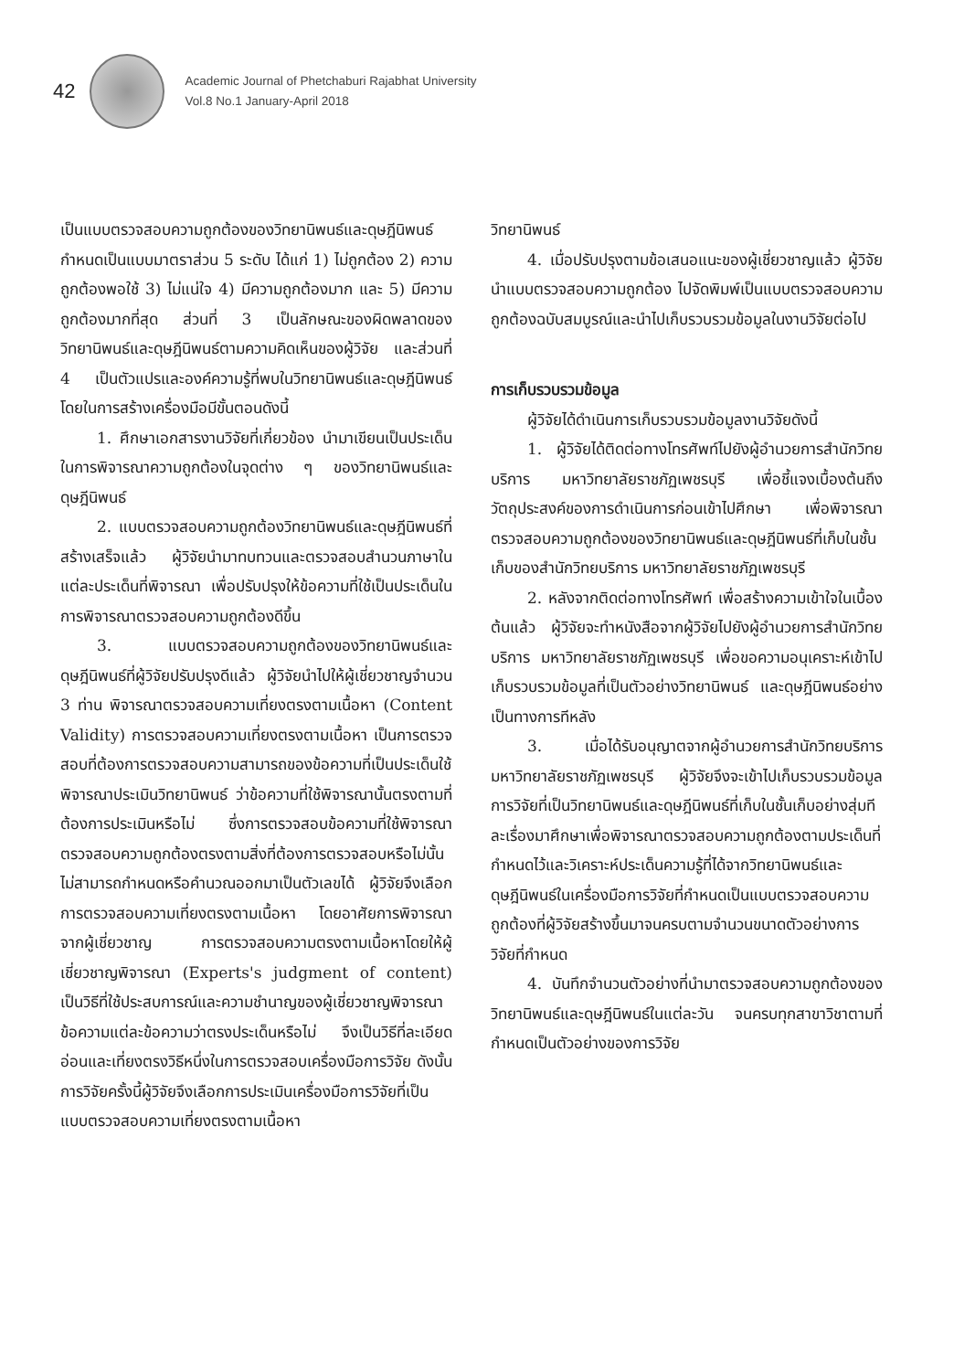42
Academic Journal of Phetchaburi Rajabhat University
Vol.8 No.1 January-April 2018
เป็นแบบตรวจสอบความถูกต้องของวิทยานิพนธ์และดุษฎีนิพนธ์ กำหนดเป็นแบบมาตราส่วน 5 ระดับ ได้แก่ 1) ไม่ถูกต้อง 2) ความถูกต้องพอใช้ 3) ไม่แน่ใจ 4) มีความถูกต้องมาก และ 5) มีความถูกต้องมากที่สุด ส่วนที่ 3 เป็นลักษณะของผิดพลาดของวิทยานิพนธ์และดุษฎีนิพนธ์ตามความคิดเห็นของผู้วิจัย และส่วนที่ 4 เป็นตัวแปรและองค์ความรู้ที่พบในวิทยานิพนธ์และดุษฎีนิพนธ์ โดยในการสร้างเครื่องมือมีขั้นตอนดังนี้
1. ศึกษาเอกสารงานวิจัยที่เกี่ยวข้อง นำมาเขียนเป็นประเด็นในการพิจารณาความถูกต้องในจุดต่าง ๆ ของวิทยานิพนธ์และดุษฎีนิพนธ์
2. แบบตรวจสอบความถูกต้องวิทยานิพนธ์และดุษฎีนิพนธ์ที่สร้างเสร็จแล้ว ผู้วิจัยนำมาทบทวนและตรวจสอบสำนวนภาษาในแต่ละประเด็นที่พิจารณา เพื่อปรับปรุงให้ข้อความที่ใช้เป็นประเด็นในการพิจารณาตรวจสอบความถูกต้องดีขึ้น
3. แบบตรวจสอบความถูกต้องของวิทยานิพนธ์และดุษฎีนิพนธ์ที่ผู้วิจัยปรับปรุงดีแล้ว ผู้วิจัยนำไปให้ผู้เชี่ยวชาญจำนวน 3 ท่าน พิจารณาตรวจสอบความเที่ยงตรงตามเนื้อหา (Content Validity) การตรวจสอบความเที่ยงตรงตามเนื้อหา เป็นการตรวจสอบที่ต้องการตรวจสอบความสามารถของข้อความที่เป็นประเด็นใช้พิจารณาประเมินวิทยานิพนธ์ ว่าข้อความที่ใช้พิจารณานั้นตรงตามที่ต้องการประเมินหรือไม่ ซึ่งการตรวจสอบข้อความที่ใช้พิจารณาตรวจสอบความถูกต้องตรงตามสิ่งที่ต้องการตรวจสอบหรือไม่นั้น ไม่สามารถกำหนดหรือคำนวณออกมาเป็นตัวเลขได้ ผู้วิจัยจึงเลือก การตรวจสอบความเที่ยงตรงตามเนื้อหา โดยอาศัยการพิจารณาจากผู้เชี่ยวชาญ การตรวจสอบความตรงตามเนื้อหาโดยให้ผู้เชี่ยวชาญพิจารณา (Experts's judgment of content) เป็นวิธีที่ใช้ประสบการณ์และความชำนาญของผู้เชี่ยวชาญพิจารณาข้อความแต่ละข้อความว่าตรงประเด็นหรือไม่ จึงเป็นวิธีที่ละเอียดอ่อนและเที่ยงตรงวิธีหนึ่งในการตรวจสอบเครื่องมือการวิจัย ดังนั้นการวิจัยครั้งนี้ผู้วิจัยจึงเลือกการประเมินเครื่องมือการวิจัยที่เป็นแบบตรวจสอบความเที่ยงตรงตามเนื้อหา
วิทยานิพนธ์
4. เมื่อปรับปรุงตามข้อเสนอแนะของผู้เชี่ยวชาญแล้ว ผู้วิจัยนำแบบตรวจสอบความถูกต้อง ไปจัดพิมพ์เป็นแบบตรวจสอบความถูกต้องฉบับสมบูรณ์และนำไปเก็บรวบรวมข้อมูลในงานวิจัยต่อไป
การเก็บรวบรวมข้อมูล
ผู้วิจัยได้ดำเนินการเก็บรวบรวมข้อมูลงานวิจัยดังนี้
1. ผู้วิจัยได้ติดต่อทางโทรศัพท์ไปยังผู้อำนวยการสำนักวิทยบริการ มหาวิทยาลัยราชภัฏเพชรบุรี เพื่อชี้แจงเบื้องต้นถึงวัตถุประสงค์ของการดำเนินการก่อนเข้าไปศึกษา เพื่อพิจารณาตรวจสอบความถูกต้องของวิทยานิพนธ์และดุษฎีนิพนธ์ที่เก็บในชั้นเก็บของสำนักวิทยบริการ มหาวิทยาลัยราชภัฏเพชรบุรี
2. หลังจากติดต่อทางโทรศัพท์ เพื่อสร้างความเข้าใจในเบื้องต้นแล้ว ผู้วิจัยจะทำหนังสือจากผู้วิจัยไปยังผู้อำนวยการสำนักวิทยบริการ มหาวิทยาลัยราชภัฏเพชรบุรี เพื่อขอความอนุเคราะห์เข้าไปเก็บรวบรวมข้อมูลที่เป็นตัวอย่างวิทยานิพนธ์ และดุษฎีนิพนธ์อย่างเป็นทางการทีหลัง
3. เมื่อได้รับอนุญาตจากผู้อำนวยการสำนักวิทยบริการ มหาวิทยาลัยราชภัฏเพชรบุรี ผู้วิจัยจึงจะเข้าไปเก็บรวบรวมข้อมูลการวิจัยที่เป็นวิทยานิพนธ์และดุษฎีนิพนธ์ที่เก็บในชั้นเก็บอย่างสุ่มทีละเรื่องมาศึกษาเพื่อพิจารณาตรวจสอบความถูกต้องตามประเด็นที่กำหนดไว้และวิเคราะห์ประเด็นความรู้ที่ได้จากวิทยานิพนธ์และดุษฎีนิพนธ์ในเครื่องมือการวิจัยที่กำหนดเป็นแบบตรวจสอบความถูกต้องที่ผู้วิจัยสร้างขึ้นมาจนครบตามจำนวนขนาดตัวอย่างการวิจัยที่กำหนด
4. บันทึกจำนวนตัวอย่างที่นำมาตรวจสอบความถูกต้องของวิทยานิพนธ์และดุษฎีนิพนธ์ในแต่ละวัน จนครบทุกสาขาวิชาตามที่กำหนดเป็นตัวอย่างของการวิจัย